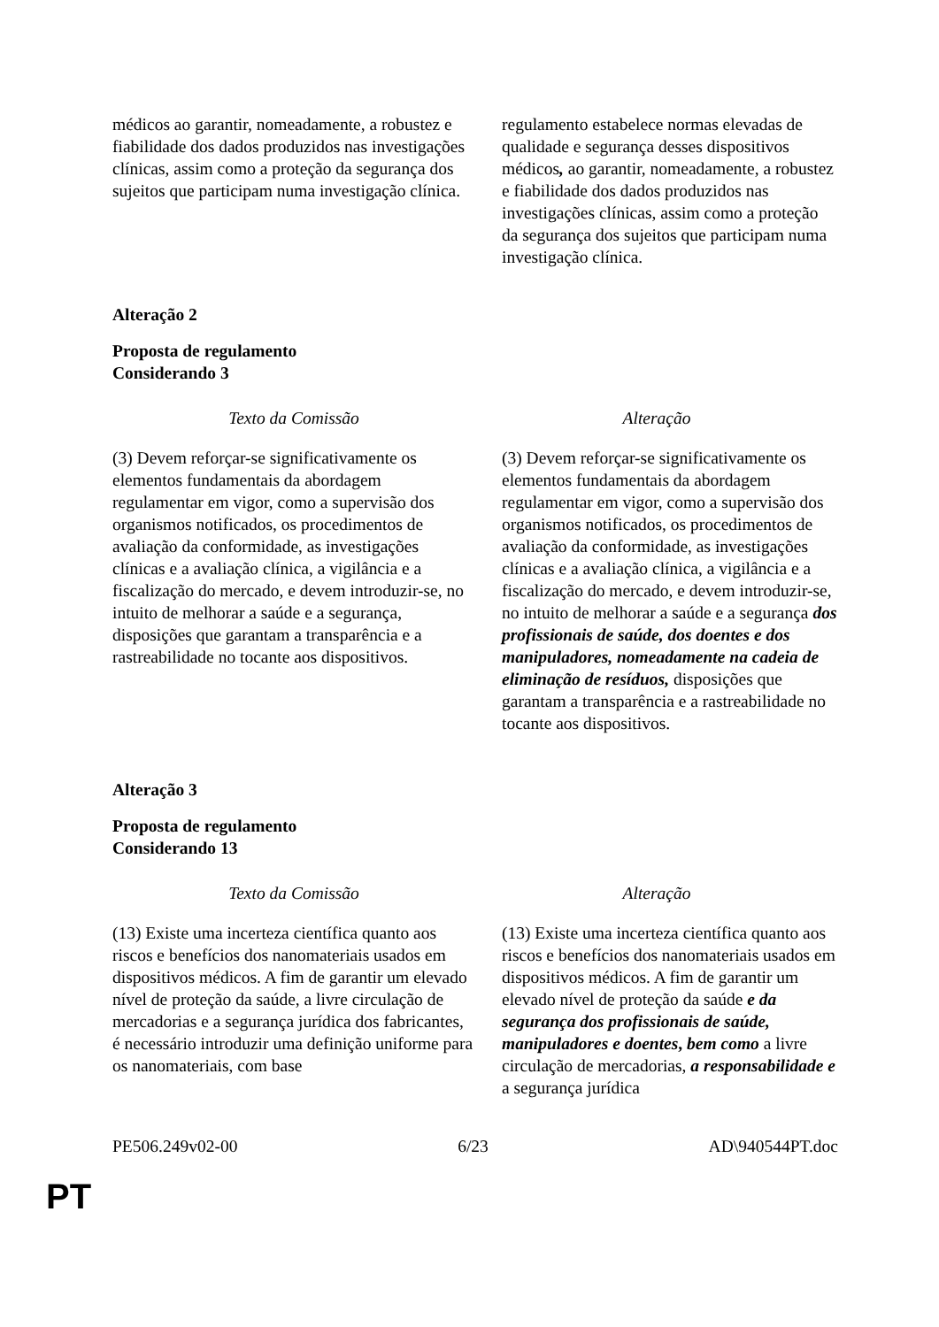| médicos ao garantir, nomeadamente, a robustez e fiabilidade dos dados produzidos nas investigações clínicas, assim como a proteção da segurança dos sujeitos que participam numa investigação clínica. | regulamento estabelece normas elevadas de qualidade e segurança desses dispositivos médicos , ao garantir, nomeadamente, a robustez e fiabilidade dos dados produzidos nas investigações clínicas, assim como a proteção da segurança dos sujeitos que participam numa investigação clínica. |
Alteração 2
Proposta de regulamento
Considerando 3
| Texto da Comissão | Alteração |
| --- | --- |
| (3) Devem reforçar-se significativamente os elementos fundamentais da abordagem regulamentar em vigor, como a supervisão dos organismos notificados, os procedimentos de avaliação da conformidade, as investigações clínicas e a avaliação clínica, a vigilância e a fiscalização do mercado, e devem introduzir-se, no intuito de melhorar a saúde e a segurança, disposições que garantam a transparência e a rastreabilidade no tocante aos dispositivos. | (3) Devem reforçar-se significativamente os elementos fundamentais da abordagem regulamentar em vigor, como a supervisão dos organismos notificados, os procedimentos de avaliação da conformidade, as investigações clínicas e a avaliação clínica, a vigilância e a fiscalização do mercado, e devem introduzir-se, no intuito de melhorar a saúde e a segurança dos profissionais de saúde, dos doentes e dos manipuladores, nomeadamente na cadeia de eliminação de resíduos, disposições que garantam a transparência e a rastreabilidade no tocante aos dispositivos. |
Alteração 3
Proposta de regulamento
Considerando 13
| Texto da Comissão | Alteração |
| --- | --- |
| (13) Existe uma incerteza científica quanto aos riscos e benefícios dos nanomateriais usados em dispositivos médicos. A fim de garantir um elevado nível de proteção da saúde, a livre circulação de mercadorias e a segurança jurídica dos fabricantes, é necessário introduzir uma definição uniforme para os nanomateriais, com base | (13) Existe uma incerteza científica quanto aos riscos e benefícios dos nanomateriais usados em dispositivos médicos. A fim de garantir um elevado nível de proteção da saúde e da segurança dos profissionais de saúde, manipuladores e doentes , bem como a livre circulação de mercadorias, a responsabilidade e a segurança jurídica |
PE506.249v02-00 6/23 AD\940544PT.doc
PT